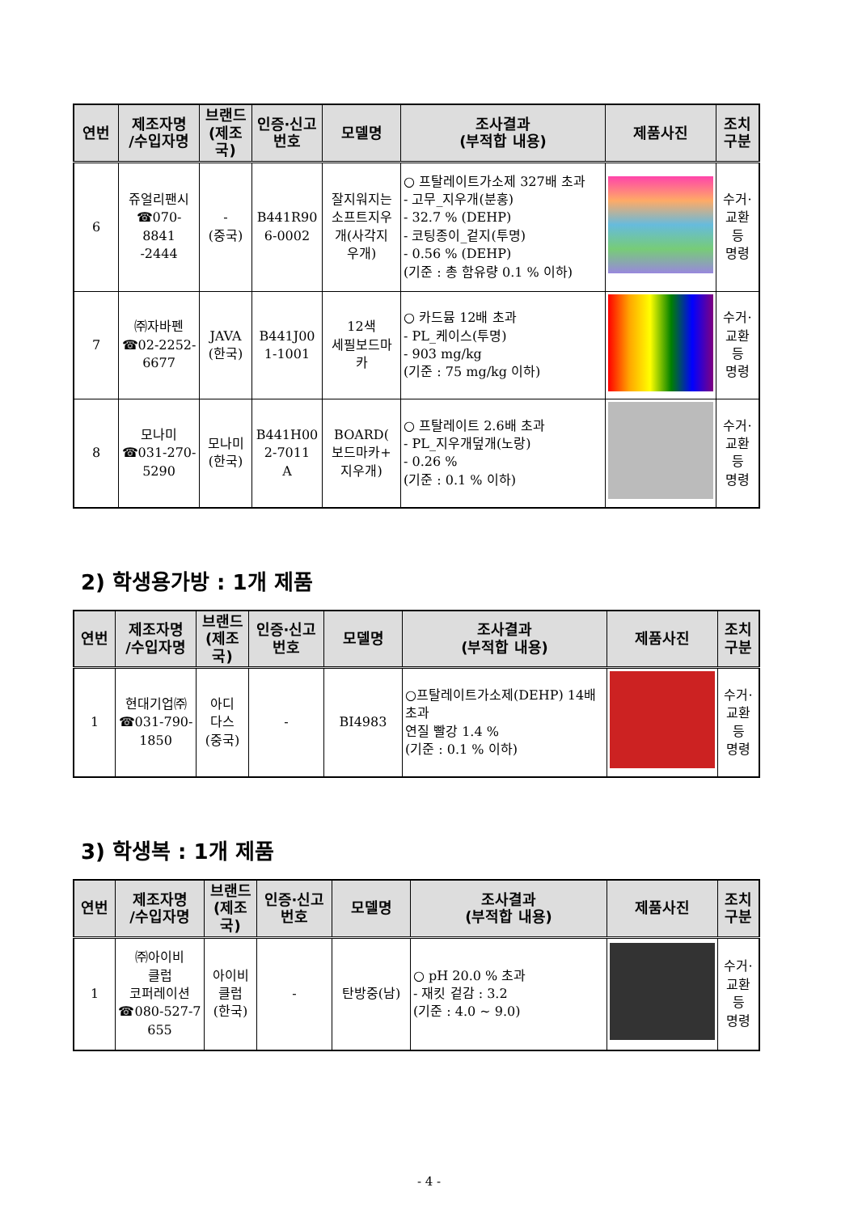| 연번 | 제조자명 /수입자명 | 브랜드 (제조국) | 인증·신고 번호 | 모델명 | 조사결과 (부적합 내용) | 제품사진 | 조치 구분 |
| --- | --- | --- | --- | --- | --- | --- | --- |
| 6 | 쥬얼리팬시 ☎070-8841 -2444 | - (중국) | B441R90 6-0002 | 잘지워지는 소프트지우 개(사각지 우개) | ○ 프탈레이트가소제 327배 초과 - 고무_지우개(분홍) - 32.7 % (DEHP) - 코팅종이_겉지(투명) - 0.56 % (DEHP) (기준 : 총 함유량 0.1 % 이하) | | 수거· 교환 등 명령 |
| 7 | ㈜자바펜 ☎02-2252- 6677 | JAVA (한국) | B441J00 1-1001 | 12색 세필보드마 카 | ○ 카드뮴 12배 초과 - PL_케이스(투명) - 903 mg/kg (기준 : 75 mg/kg 이하) | | 수거· 교환 등 명령 |
| 8 | 모나미 ☎031-270- 5290 | 모나미 (한국) | B441H00 2-7011 A | BOARD( 보드마카+ 지우개) | ○ 프탈레이트 2.6배 초과 - PL_지우개덮개(노랑) - 0.26 % (기준 : 0.1 % 이하) | | 수거· 교환 등 명령 |
2) 학생용가방 : 1개 제품
| 연번 | 제조자명 /수입자명 | 브랜드 (제조국) | 인증·신고 번호 | 모델명 | 조사결과 (부적합 내용) | 제품사진 | 조치 구분 |
| --- | --- | --- | --- | --- | --- | --- | --- |
| 1 | 현대기업㈜ ☎031-790- 1850 | 아디 다스 (중국) | - | BI4983 | ○프탈레이트가소제(DEHP) 14배 초과 연질 빨강 1.4 % (기준 : 0.1 % 이하) | | 수거· 교환 등 명령 |
3) 학생복 : 1개 제품
| 연번 | 제조자명 /수입자명 | 브랜드 (제조국) | 인증·신고 번호 | 모델명 | 조사결과 (부적합 내용) | 제품사진 | 조치 구분 |
| --- | --- | --- | --- | --- | --- | --- | --- |
| 1 | ㈜아이비 클럽 코퍼레이션 ☎080-527-7 655 | 아이비 클럽 (한국) | - | 탄방중(남) | ○ pH 20.0 % 초과 - 재킷 겉감 : 3.2 (기준 : 4.0 ~ 9.0) | | 수거· 교환 등 명령 |
- 4 -